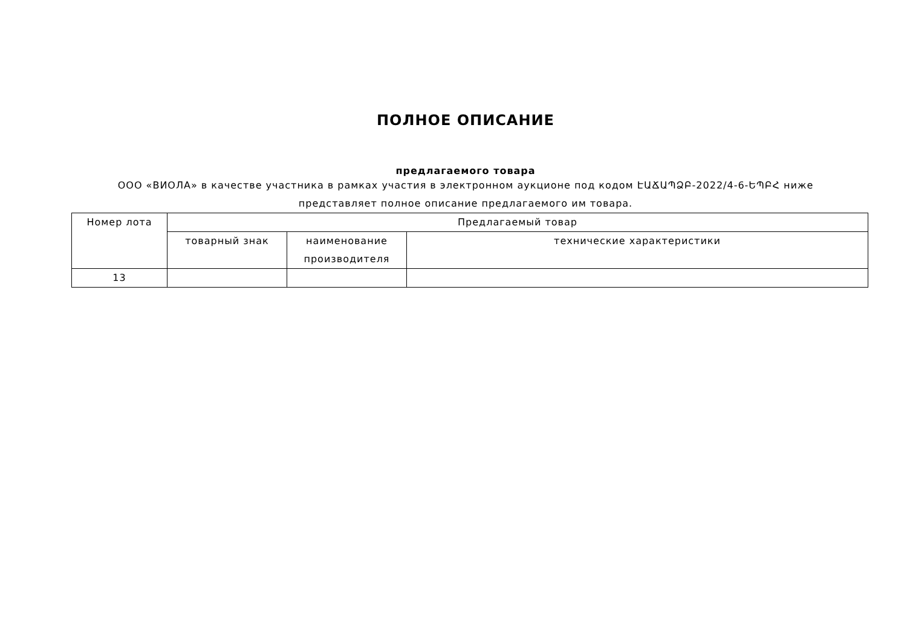ПОЛНОЕ ОПИСАНИЕ
предлагаемого товара
ООО «ВИОЛА» в качестве участника в рамках участия в электронном аукционе под кодом ԷԱՃԱՊՁԲ-2022/4-6-ԵՊԲՀ ниже представляет полное описание предлагаемого им товара.
| Номер лота | Предлагаемый товар | | |
| --- | --- | --- | --- |
| | товарный знак | наименование производителя | технические характеристики |
| 13 | | | |